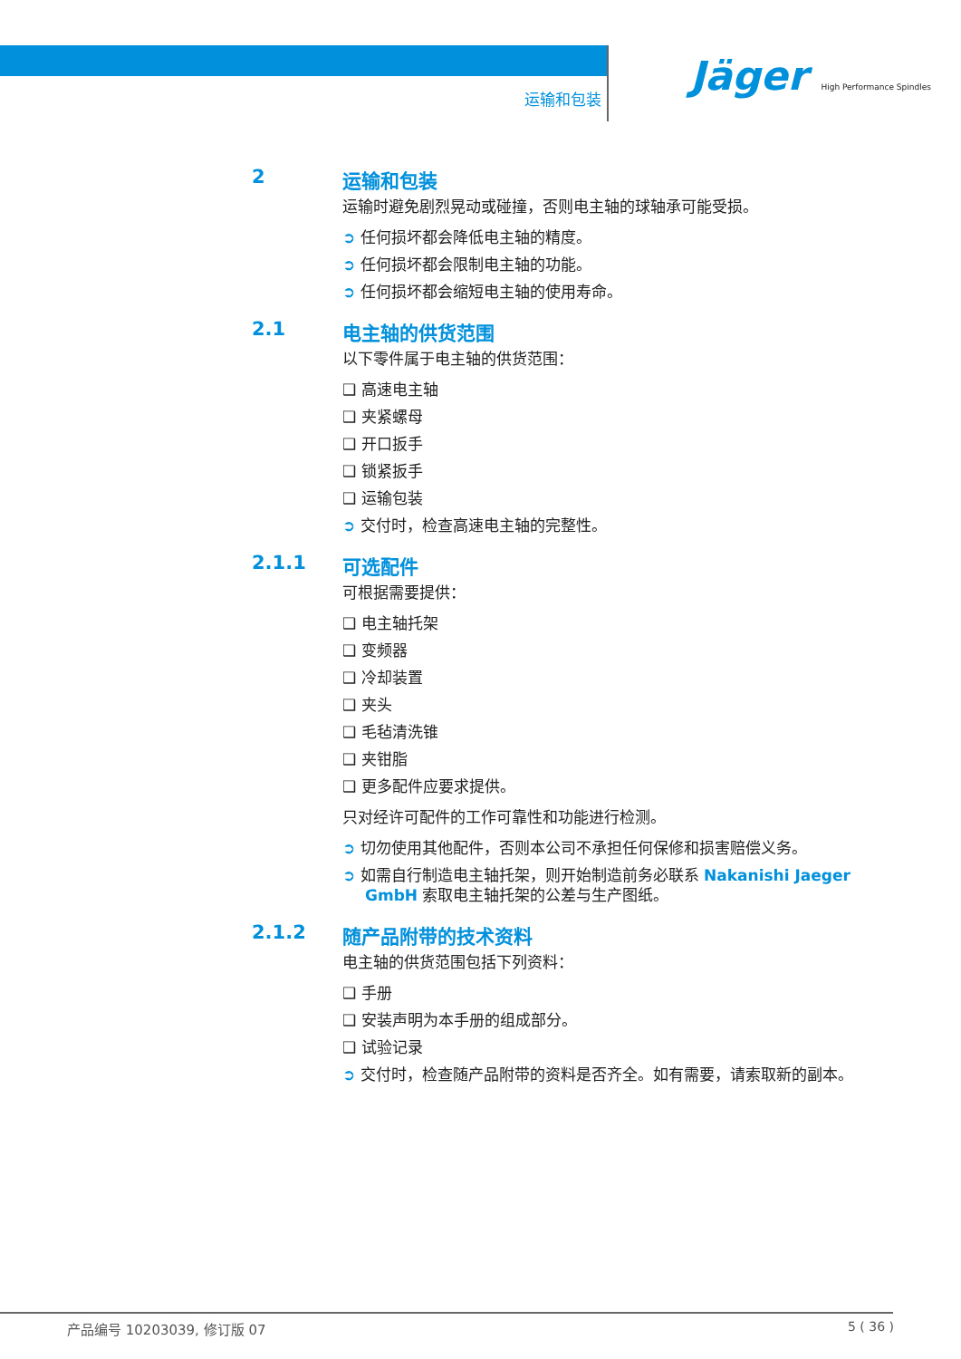运输和包装
Jäger High Performance Spindles
2 运输和包装
运输时避免剧烈晃动或碰撞，否则电主轴的球轴承可能受损。
➲ 任何损坏都会降低电主轴的精度。
➲ 任何损坏都会限制电主轴的功能。
➲ 任何损坏都会缩短电主轴的使用寿命。
2.1 电主轴的供货范围
以下零件属于电主轴的供货范围：
❑ 高速电主轴
❑ 夹紧螺母
❑ 开口扳手
❑ 锁紧扳手
❑ 运输包装
➲ 交付时，检查高速电主轴的完整性。
2.1.1 可选配件
可根据需要提供：
❑ 电主轴托架
❑ 变频器
❑ 冷却装置
❑ 夹头
❑ 毛毡清洗锥
❑ 夹钳脂
❑ 更多配件应要求提供。
只对经许可配件的工作可靠性和功能进行检测。
➲ 切勿使用其他配件，否则本公司不承担任何保修和损害赔偿义务。
➲ 如需自行制造电主轴托架，则开始制造前务必联系 Nakanishi Jaeger GmbH 索取电主轴托架的公差与生产图纸。
2.1.2 随产品附带的技术资料
电主轴的供货范围包括下列资料：
❑ 手册
❑ 安装声明为本手册的组成部分。
❑ 试验记录
➲ 交付时，检查随产品附带的资料是否齐全。如有需要，请索取新的副本。
产品编号 10203039, 修订版 07 5 ( 36 )